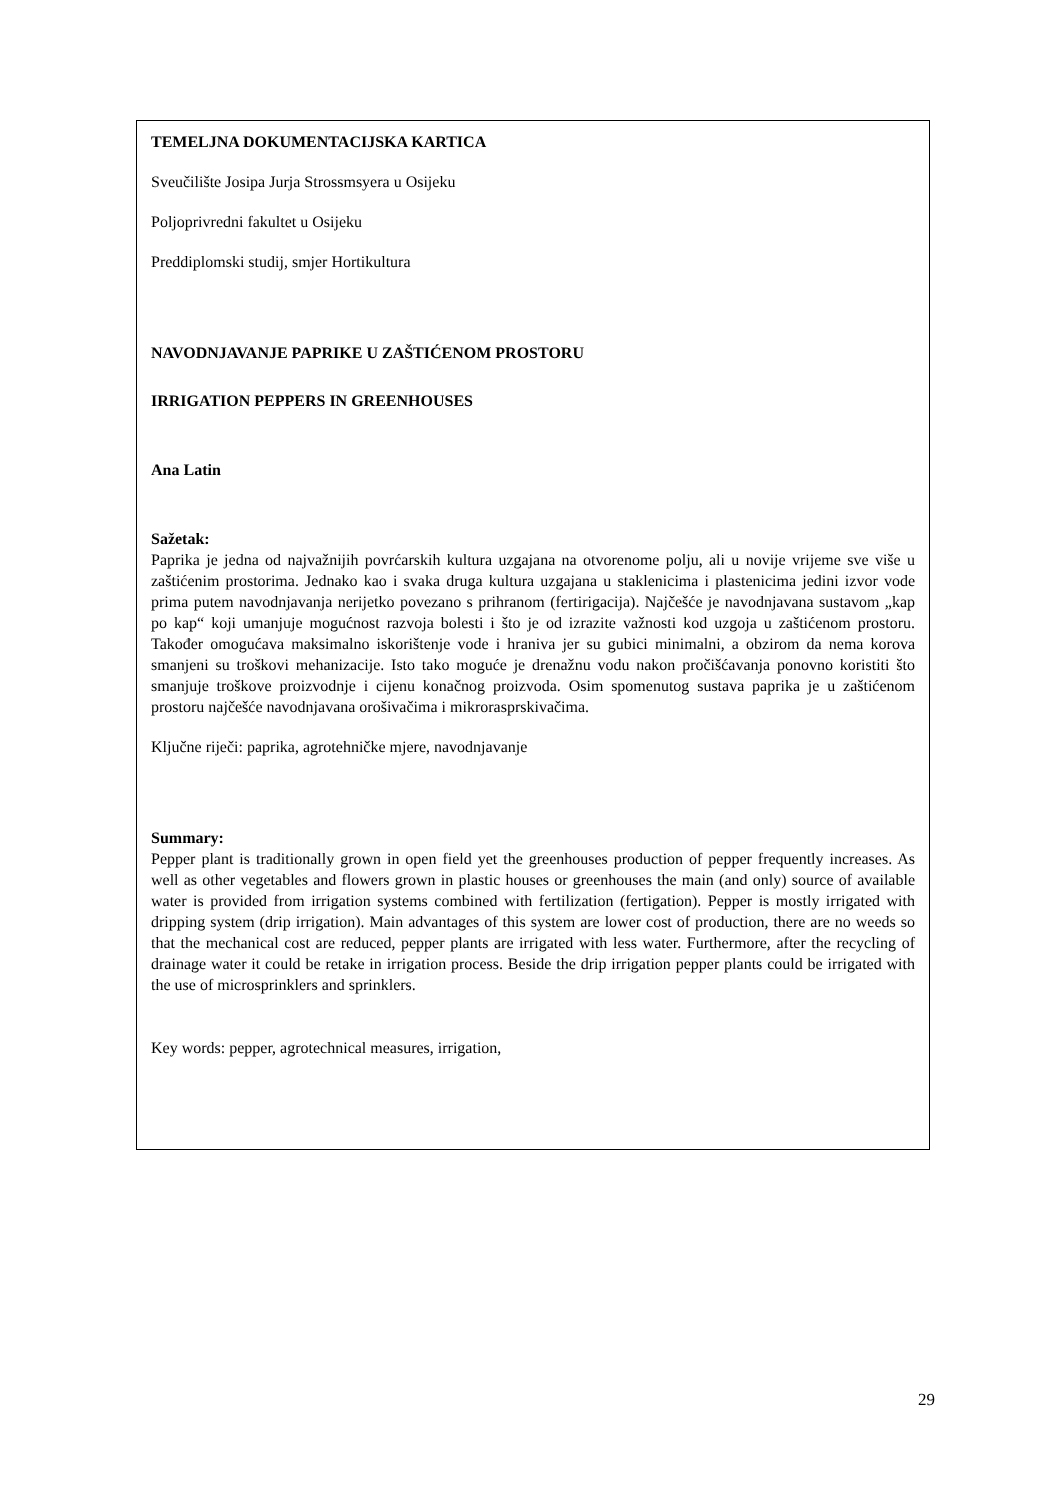TEMELJNA DOKUMENTACIJSKA KARTICA
Sveučilište Josipa Jurja Strossmsyera u Osijeku
Poljoprivredni fakultet u Osijeku
Preddiplomski studij, smjer Hortikultura
NAVODNJAVANJE PAPRIKE U ZAŠTIĆENOM PROSTORU
IRRIGATION PEPPERS IN GREENHOUSES
Ana Latin
Sažetak:
Paprika je jedna od najvažnijih povrćarskih kultura uzgajana na otvorenome polju, ali u novije vrijeme sve više u zaštićenim prostorima. Jednako kao i svaka druga kultura uzgajana u staklenicima i plastenicima jedini izvor vode prima putem navodnjavanja nerijetko povezano s prihranom (fertirigacija). Najčešće je navodnjavana sustavom „kap po kap“ koji umanjuje mogućnost razvoja bolesti i što je od izrazite važnosti kod uzgoja u zaštićenom prostoru. Također omogućava maksimalno iskorištenje vode i hraniva jer su gubici minimalni, a obzirom da nema korova smanjeni su troškovi mehanizacije. Isto tako moguće je drenažnu vodu nakon pročišćavanja ponovno koristiti što smanjuje troškove proizvodnje i cijenu konačnog proizvoda. Osim spomenutog sustava paprika je u zaštićenom prostoru najčešće navodnjavana orošivačima i mikrorasprskivačima.
Ključne riječi: paprika, agrotehničke mjere, navodnjavanje
Summary:
Pepper plant is traditionally grown in open field yet the greenhouses production of pepper frequently increases. As well as other vegetables and flowers grown in plastic houses or greenhouses the main (and only) source of available water is provided from irrigation systems combined with fertilization (fertigation). Pepper is mostly irrigated with dripping system (drip irrigation). Main advantages of this system are lower cost of production, there are no weeds so that the mechanical cost are reduced, pepper plants are irrigated with less water. Furthermore, after the recycling of drainage water it could be retake in irrigation process. Beside the drip irrigation pepper plants could be irrigated with the use of microsprinklers and sprinklers.
Key words: pepper, agrotechnical measures, irrigation,
29